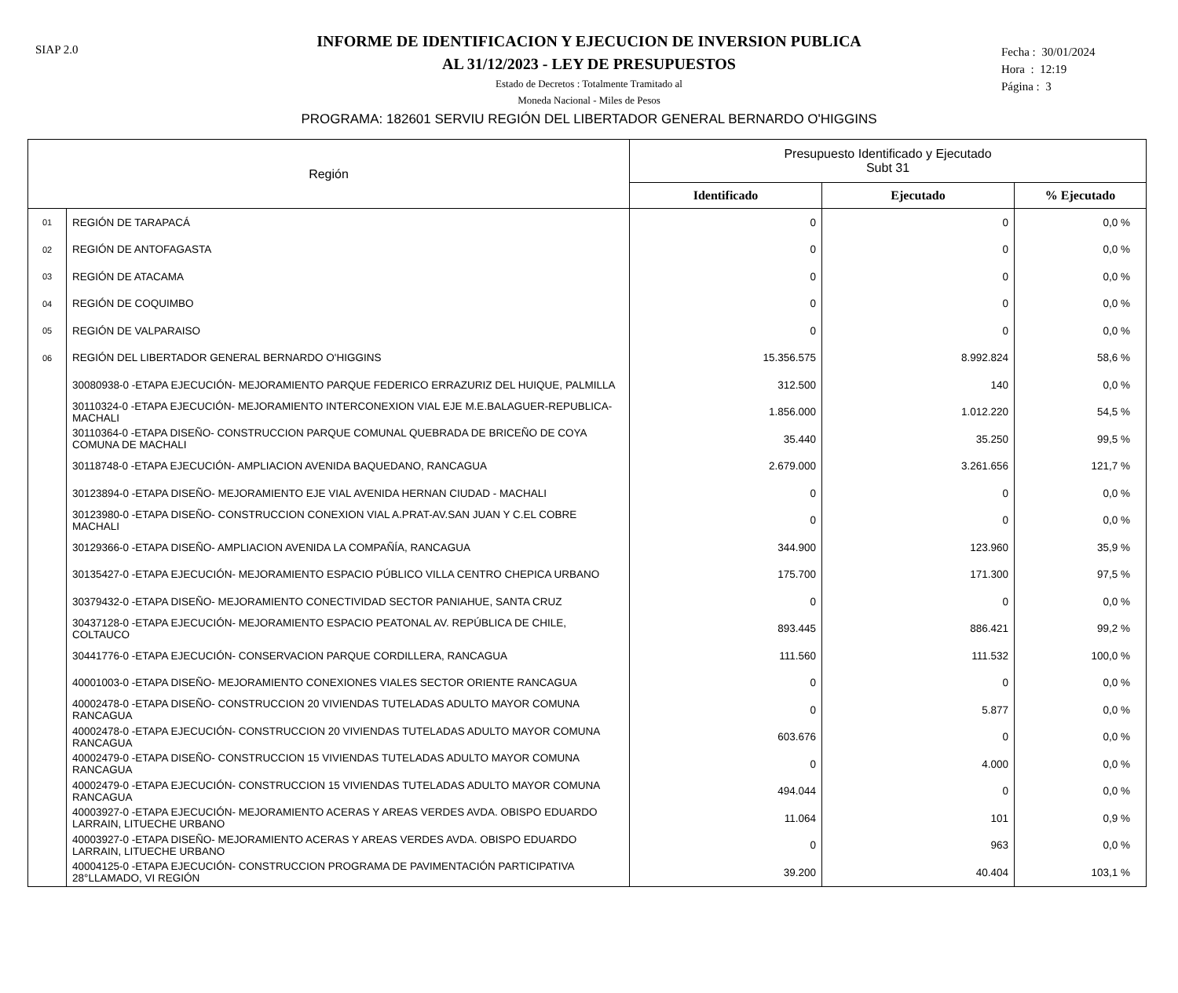SIAP 2.0
Fecha : 30/01/2024
Hora : 12:19
Página : 3
INFORME DE IDENTIFICACION Y EJECUCION DE INVERSION PUBLICA
AL 31/12/2023 - LEY DE PRESUPUESTOS
Estado de Decretos : Totalmente Tramitado al
Moneda Nacional - Miles de Pesos
PROGRAMA: 182601 SERVIU REGIÓN DEL LIBERTADOR GENERAL BERNARDO O'HIGGINS
| Región | | Presupuesto Identificado y Ejecutado Subt 31 | | |
| --- | --- | --- | --- | --- |
| | | Identificado | Ejecutado | % Ejecutado |
| 01 | REGIÓN DE TARAPACÁ | 0 | 0 | 0,0 % |
| 02 | REGIÓN DE ANTOFAGASTA | 0 | 0 | 0,0 % |
| 03 | REGIÓN DE ATACAMA | 0 | 0 | 0,0 % |
| 04 | REGIÓN DE COQUIMBO | 0 | 0 | 0,0 % |
| 05 | REGIÓN DE VALPARAISO | 0 | 0 | 0,0 % |
| 06 | REGIÓN DEL LIBERTADOR GENERAL BERNARDO O'HIGGINS | 15.356.575 | 8.992.824 | 58,6 % |
| | 30080938-0 -ETAPA EJECUCIÓN- MEJORAMIENTO PARQUE FEDERICO ERRAZURIZ DEL HUIQUE, PALMILLA | 312.500 | 140 | 0,0 % |
| | 30110324-0 -ETAPA EJECUCIÓN- MEJORAMIENTO INTERCONEXION VIAL EJE M.E.BALAGUER-REPUBLICA- MACHALI | 1.856.000 | 1.012.220 | 54,5 % |
| | 30110364-0 -ETAPA DISEÑO- CONSTRUCCION PARQUE COMUNAL QUEBRADA DE BRICEÑO DE COYA COMUNA DE MACHALI | 35.440 | 35.250 | 99,5 % |
| | 30118748-0 -ETAPA EJECUCIÓN- AMPLIACION AVENIDA BAQUEDANO, RANCAGUA | 2.679.000 | 3.261.656 | 121,7 % |
| | 30123894-0 -ETAPA DISEÑO- MEJORAMIENTO EJE VIAL AVENIDA HERNAN CIUDAD - MACHALI | 0 | 0 | 0,0 % |
| | 30123980-0 -ETAPA DISEÑO- CONSTRUCCION CONEXION VIAL A.PRAT-AV.SAN JUAN Y C.EL COBRE MACHALI | 0 | 0 | 0,0 % |
| | 30129366-0 -ETAPA DISEÑO- AMPLIACION AVENIDA LA COMPAÑÍA, RANCAGUA | 344.900 | 123.960 | 35,9 % |
| | 30135427-0 -ETAPA EJECUCIÓN- MEJORAMIENTO ESPACIO PÚBLICO VILLA CENTRO CHEPICA URBANO | 175.700 | 171.300 | 97,5 % |
| | 30379432-0 -ETAPA DISEÑO- MEJORAMIENTO CONECTIVIDAD SECTOR PANIAHUE, SANTA CRUZ | 0 | 0 | 0,0 % |
| | 30437128-0 -ETAPA EJECUCIÓN- MEJORAMIENTO ESPACIO PEATONAL AV. REPÚBLICA DE CHILE, COLTAUCO | 893.445 | 886.421 | 99,2 % |
| | 30441776-0 -ETAPA EJECUCIÓN- CONSERVACION PARQUE CORDILLERA, RANCAGUA | 111.560 | 111.532 | 100,0 % |
| | 40001003-0 -ETAPA DISEÑO- MEJORAMIENTO CONEXIONES VIALES SECTOR ORIENTE RANCAGUA | 0 | 0 | 0,0 % |
| | 40002478-0 -ETAPA DISEÑO- CONSTRUCCION 20 VIVIENDAS TUTELADAS ADULTO MAYOR COMUNA RANCAGUA | 0 | 5.877 | 0,0 % |
| | 40002478-0 -ETAPA EJECUCIÓN- CONSTRUCCION 20 VIVIENDAS TUTELADAS ADULTO MAYOR COMUNA RANCAGUA | 603.676 | 0 | 0,0 % |
| | 40002479-0 -ETAPA DISEÑO- CONSTRUCCION 15 VIVIENDAS TUTELADAS ADULTO MAYOR COMUNA RANCAGUA | 0 | 4.000 | 0,0 % |
| | 40002479-0 -ETAPA EJECUCIÓN- CONSTRUCCION 15 VIVIENDAS TUTELADAS ADULTO MAYOR COMUNA RANCAGUA | 494.044 | 0 | 0,0 % |
| | 40003927-0 -ETAPA EJECUCIÓN- MEJORAMIENTO ACERAS Y AREAS VERDES AVDA. OBISPO EDUARDO LARRAIN, LITUECHE URBANO | 11.064 | 101 | 0,9 % |
| | 40003927-0 -ETAPA DISEÑO- MEJORAMIENTO ACERAS Y AREAS VERDES AVDA. OBISPO EDUARDO LARRAIN, LITUECHE URBANO | 0 | 963 | 0,0 % |
| | 40004125-0 -ETAPA EJECUCIÓN- CONSTRUCCION PROGRAMA DE PAVIMENTACIÓN PARTICIPATIVA 28°LLAMADO, VI REGIÓN | 39.200 | 40.404 | 103,1 % |